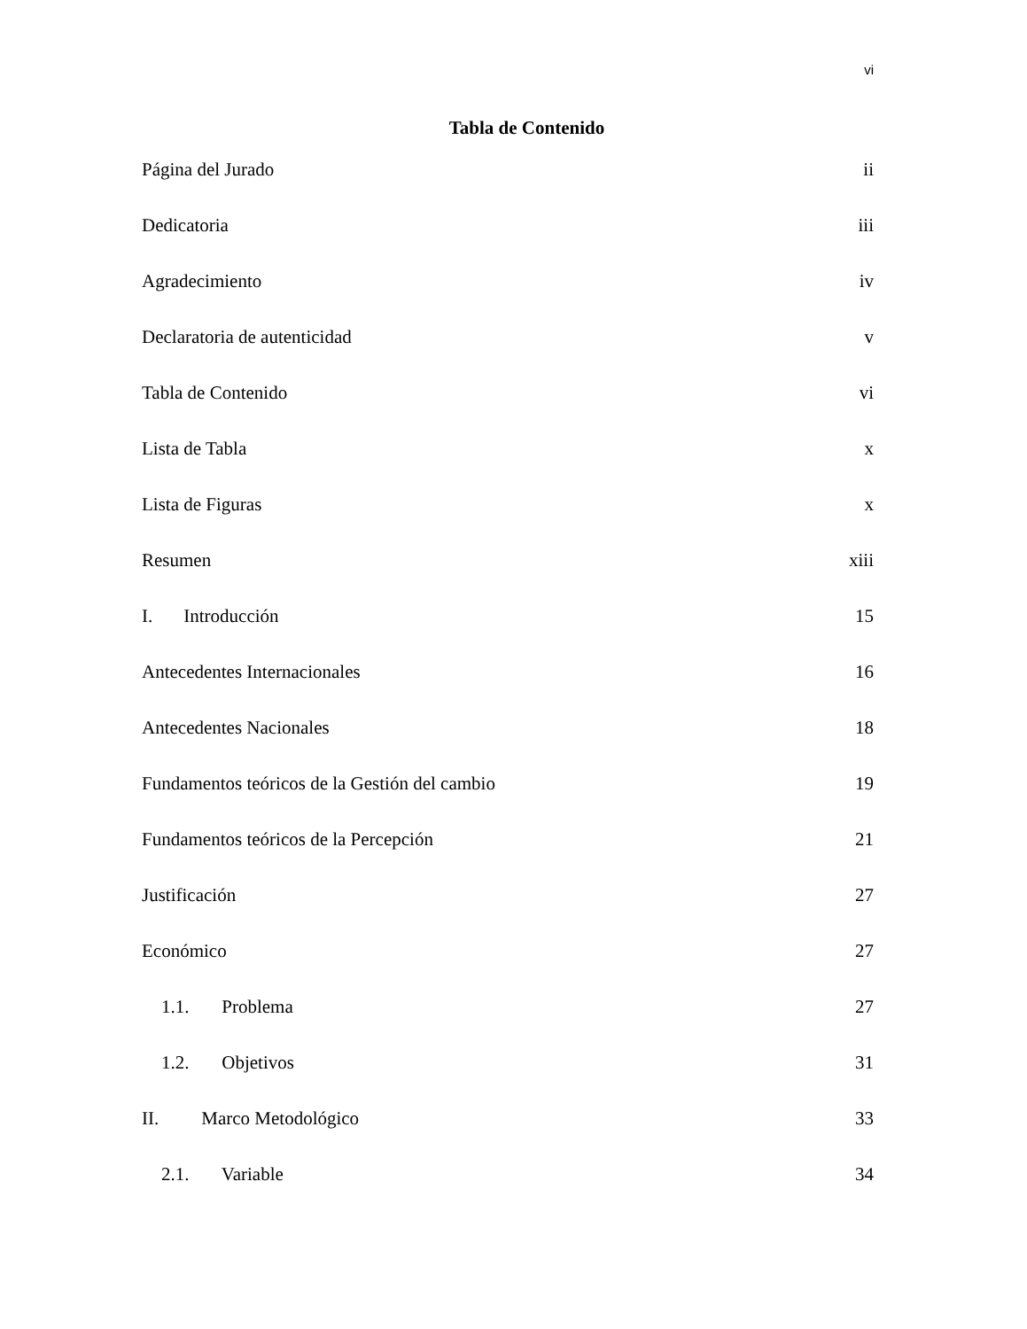vi
Tabla de Contenido
Página del Jurado ii
Dedicatoria iii
Agradecimiento iv
Declaratoria de autenticidad v
Tabla de Contenido vi
Lista de Tabla x
Lista de Figuras x
Resumen xiii
I. Introducción 15
Antecedentes Internacionales 16
Antecedentes Nacionales 18
Fundamentos teóricos de la Gestión del cambio 19
Fundamentos teóricos de la Percepción 21
Justificación 27
Económico 27
1.1. Problema 27
1.2. Objetivos 31
II. Marco Metodológico 33
2.1. Variable 34